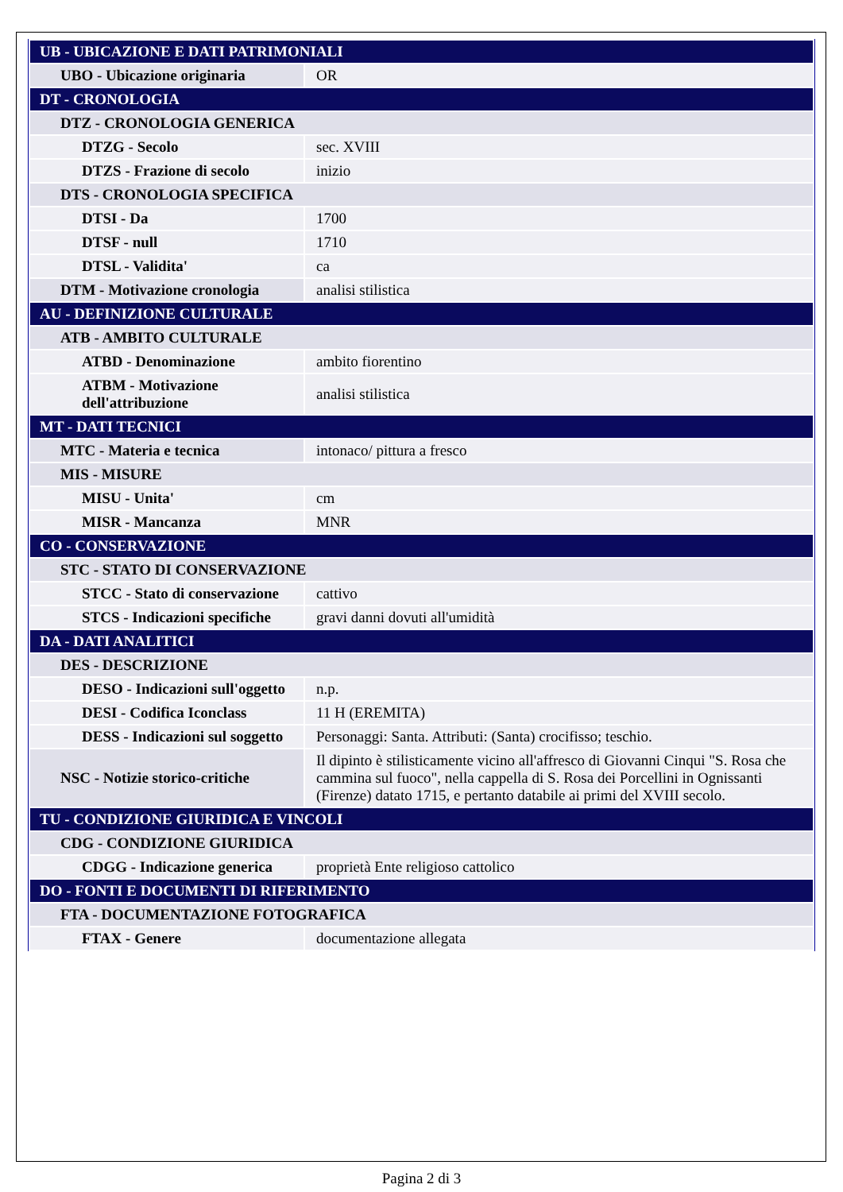| UB - UBICAZIONE E DATI PATRIMONIALI | |
| UBO - Ubicazione originaria | OR |
| DT - CRONOLOGIA | |
| DTZ - CRONOLOGIA GENERICA | |
| DTZG - Secolo | sec. XVIII |
| DTZS - Frazione di secolo | inizio |
| DTS - CRONOLOGIA SPECIFICA | |
| DTSI - Da | 1700 |
| DTSF - null | 1710 |
| DTSL - Validita' | ca |
| DTM - Motivazione cronologia | analisi stilistica |
| AU - DEFINIZIONE CULTURALE | |
| ATB - AMBITO CULTURALE | |
| ATBD - Denominazione | ambito fiorentino |
| ATBM - Motivazione dell'attribuzione | analisi stilistica |
| MT - DATI TECNICI | |
| MTC - Materia e tecnica | intonaco/ pittura a fresco |
| MIS - MISURE | |
| MISU - Unita' | cm |
| MISR - Mancanza | MNR |
| CO - CONSERVAZIONE | |
| STC - STATO DI CONSERVAZIONE | |
| STCC - Stato di conservazione | cattivo |
| STCS - Indicazioni specifiche | gravi danni dovuti all'umidità |
| DA - DATI ANALITICI | |
| DES - DESCRIZIONE | |
| DESO - Indicazioni sull'oggetto | n.p. |
| DESI - Codifica Iconclass | 11 H (EREMITA) |
| DESS - Indicazioni sul soggetto | Personaggi: Santa. Attributi: (Santa) crocifisso; teschio. |
| NSC - Notizie storico-critiche | Il dipinto è stilisticamente vicino all'affresco di Giovanni Cinqui "S. Rosa che cammina sul fuoco", nella cappella di S. Rosa dei Porcellini in Ognissanti (Firenze) datato 1715, e pertanto databile ai primi del XVIII secolo. |
| TU - CONDIZIONE GIURIDICA E VINCOLI | |
| CDG - CONDIZIONE GIURIDICA | |
| CDGG - Indicazione generica | proprietà Ente religioso cattolico |
| DO - FONTI E DOCUMENTI DI RIFERIMENTO | |
| FTA - DOCUMENTAZIONE FOTOGRAFICA | |
| FTAX - Genere | documentazione allegata |
Pagina 2 di 3